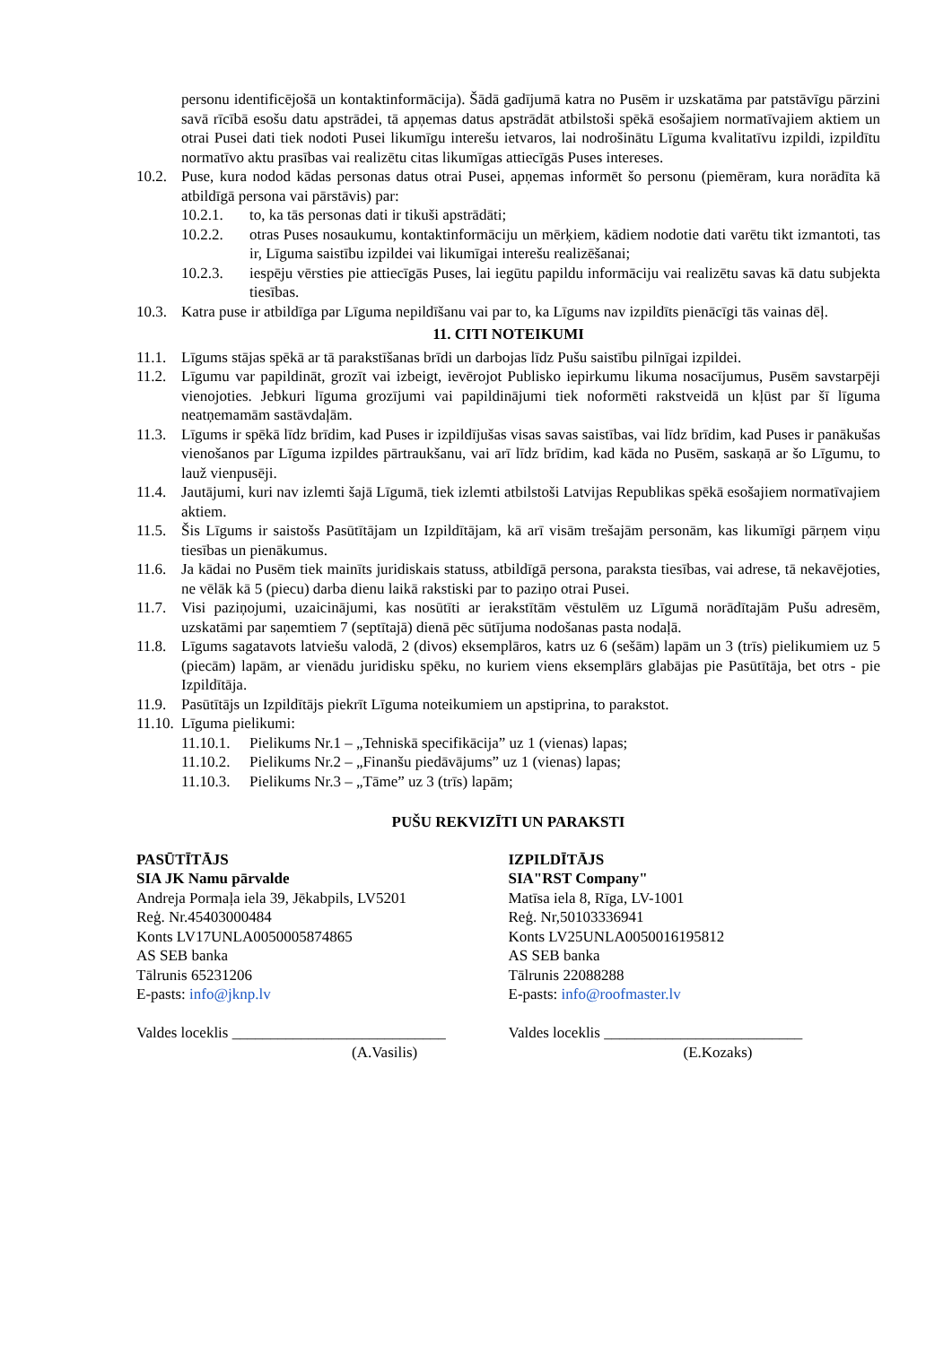personu identificējošā un kontaktinformācija). Šādā gadījumā katra no Pusēm ir uzskatāma par patstāvīgu pārzini savā rīcībā esošu datu apstrādei, tā apņemas datus apstrādāt atbilstoši spēkā esošajiem normatīvajiem aktiem un otrai Pusei dati tiek nodoti Pusei likumīgu interešu ietvaros, lai nodrošinātu Līguma kvalitatīvu izpildi, izpildītu normatīvo aktu prasības vai realizētu citas likumīgas attiecīgās Puses intereses.
10.2. Puse, kura nodod kādas personas datus otrai Pusei, apņemas informēt šo personu (piemēram, kura norādīta kā atbildīgā persona vai pārstāvis) par:
10.2.1. to, ka tās personas dati ir tikuši apstrādāti;
10.2.2. otras Puses nosaukumu, kontaktinformāciju un mērķiem, kādiem nodotie dati varētu tikt izmantoti, tas ir, Līguma saistību izpildei vai likumīgai interešu realizēšanai;
10.2.3. iespēju vērsties pie attiecīgās Puses, lai iegūtu papildu informāciju vai realizētu savas kā datu subjekta tiesības.
10.3. Katra puse ir atbildīga par Līguma nepildīšanu vai par to, ka Līgums nav izpildīts pienācīgi tās vainas dēļ.
11. CITI NOTEIKUMI
11.1. Līgums stājas spēkā ar tā parakstīšanas brīdi un darbojas līdz Pušu saistību pilnīgai izpildei.
11.2. Līgumu var papildināt, grozīt vai izbeigt, ievērojot Publisko iepirkumu likuma nosacījumus, Pusēm savstarpēji vienojoties. Jebkuri līguma grozījumi vai papildinājumi tiek noformēti rakstveidā un kļūst par šī līguma neatņemamām sastāvdaļām.
11.3. Līgums ir spēkā līdz brīdim, kad Puses ir izpildījušas visas savas saistības, vai līdz brīdim, kad Puses ir panākušas vienošanos par Līguma izpildes pārtraukšanu, vai arī līdz brīdim, kad kāda no Pusēm, saskaņā ar šo Līgumu, to lauž vienpusēji.
11.4. Jautājumi, kuri nav izlemti šajā Līgumā, tiek izlemti atbilstoši Latvijas Republikas spēkā esošajiem normatīvajiem aktiem.
11.5. Šis Līgums ir saistošs Pasūtītājam un Izpildītājam, kā arī visām trešajām personām, kas likumīgi pārņem viņu tiesības un pienākumus.
11.6. Ja kādai no Pusēm tiek mainīts juridiskais statuss, atbildīgā persona, paraksta tiesības, vai adrese, tā nekavējoties, ne vēlāk kā 5 (piecu) darba dienu laikā rakstiski par to paziņo otrai Pusei.
11.7. Visi paziņojumi, uzaicinājumi, kas nosūtīti ar ierakstītām vēstulēm uz Līgumā norādītajām Pušu adresēm, uzskatāmi par saņemtiem 7 (septītajā) dienā pēc sūtījuma nodošanas pasta nodaļā.
11.8. Līgums sagatavots latviešu valodā, 2 (divos) eksemplāros, katrs uz 6 (sešām) lapām un 3 (trīs) pielikumiem uz 5 (piecām) lapām, ar vienādu juridisku spēku, no kuriem viens eksemplārs glabājas pie Pasūtītāja, bet otrs - pie Izpildītāja.
11.9. Pasūtītājs un Izpildītājs piekrīt Līguma noteikumiem un apstiprina, to parakstot.
11.10. Līguma pielikumi:
11.10.1. Pielikums Nr.1 – „Tehniskā specifikācija” uz 1 (vienas) lapas;
11.10.2. Pielikums Nr.2 – „Finanšu piedāvājums” uz 1 (vienas) lapas;
11.10.3. Pielikums Nr.3 – „Tāme” uz 3 (trīs) lapām;
PUŠU REKVIZĪTI UN PARAKSTI
PASŪTĪTĀJS
SIA JK Namu pārvalde
Andreja Pormaļa iela 39, Jēkabpils, LV5201
Reģ. Nr.45403000484
Konts LV17UNLA0050005874865
AS SEB banka
Tālrunis 65231206
E-pasts: info@jknp.lv
Valdes loceklis ____________________________
(A.Vasilis)
IZPILDĪTĀJS
SIA"RST Company"
Matīsa iela 8, Rīga, LV-1001
Reģ. Nr,50103336941
Konts LV25UNLA0050016195812
AS SEB banka
Tālrunis 22088288
E-pasts: info@roofmaster.lv
Valdes loceklis __________________________
(E.Kozaks)